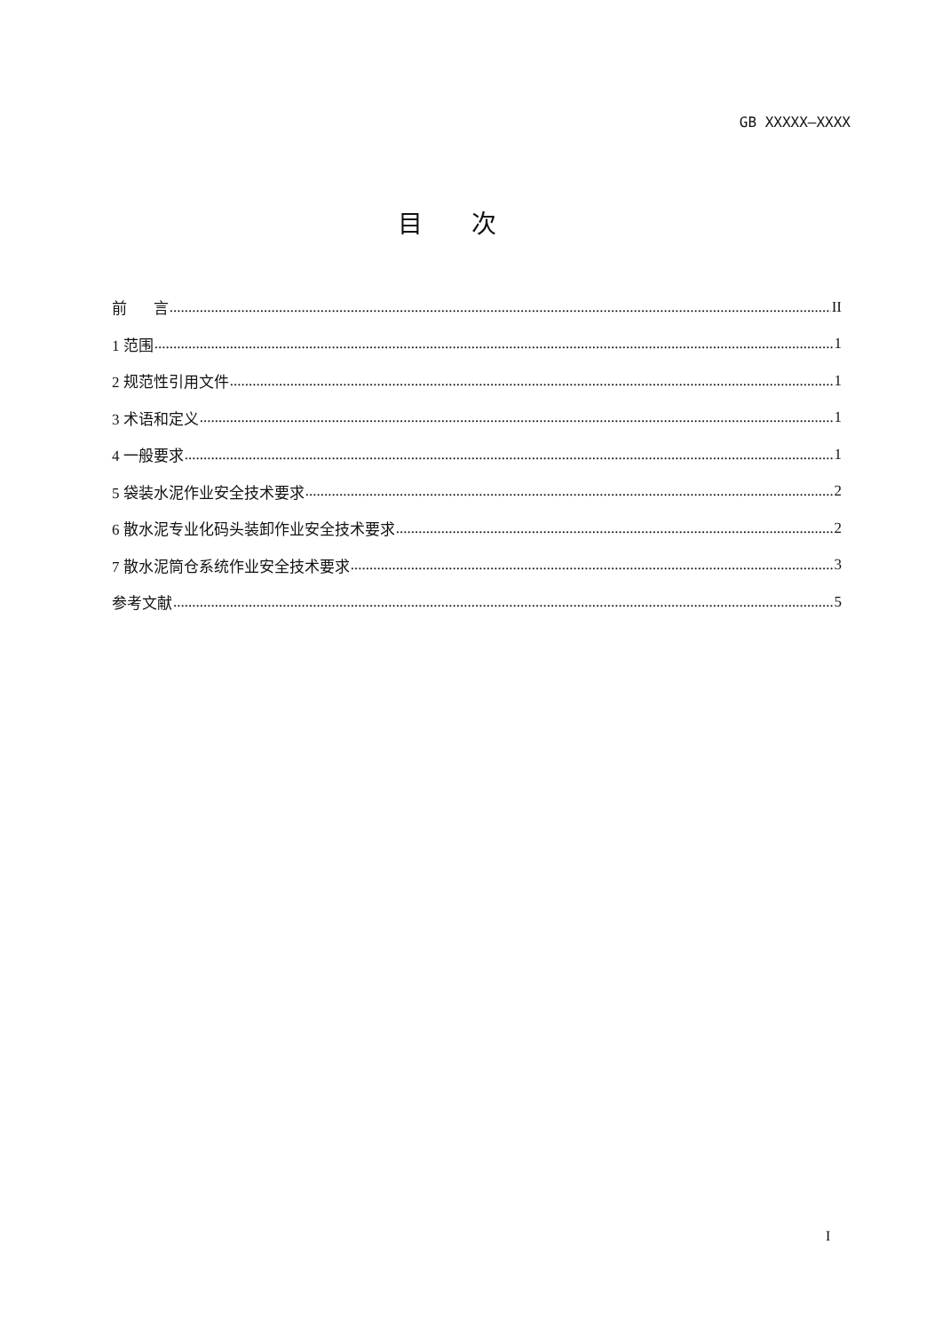GB XXXXX—XXXX
目次
前 言 II
1 范围 1
2 规范性引用文件 1
3 术语和定义 1
4 一般要求 1
5 袋装水泥作业安全技术要求 2
6 散水泥专业化码头装卸作业安全技术要求 2
7 散水泥筒仓系统作业安全技术要求 3
参考文献 5
I